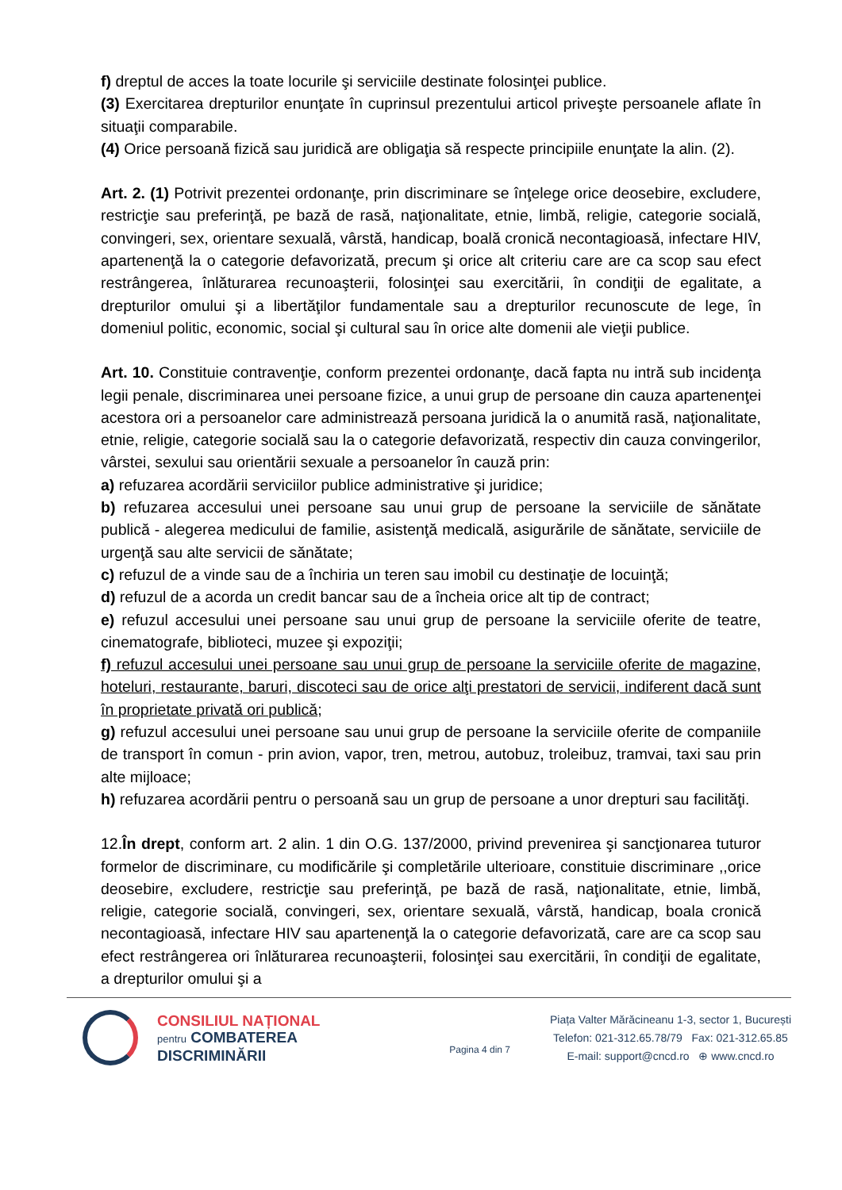f) dreptul de acces la toate locurile şi serviciile destinate folosinţei publice.
(3) Exercitarea drepturilor enunţate în cuprinsul prezentului articol priveşte persoanele aflate în situaţii comparabile.
(4) Orice persoană fizică sau juridică are obligaţia să respecte principiile enunţate la alin. (2).
Art. 2. (1) Potrivit prezentei ordonanţe, prin discriminare se înţelege orice deosebire, excludere, restricţie sau preferinţă, pe bază de rasă, naţionalitate, etnie, limbă, religie, categorie socială, convingeri, sex, orientare sexuală, vârstă, handicap, boală cronică necontagioasă, infectare HIV, apartenenţă la o categorie defavorizată, precum şi orice alt criteriu care are ca scop sau efect restrângerea, înlăturarea recunoaşterii, folosinţei sau exercitării, în condiţii de egalitate, a drepturilor omului şi a libertăţilor fundamentale sau a drepturilor recunoscute de lege, în domeniul politic, economic, social şi cultural sau în orice alte domenii ale vieţii publice.
Art. 10. Constituie contravenţie, conform prezentei ordonanţe, dacă fapta nu intră sub incidenţa legii penale, discriminarea unei persoane fizice, a unui grup de persoane din cauza apartenenţei acestora ori a persoanelor care administrează persoana juridică la o anumită rasă, naţionalitate, etnie, religie, categorie socială sau la o categorie defavorizată, respectiv din cauza convingerilor, vârstei, sexului sau orientării sexuale a persoanelor în cauză prin:
a) refuzarea acordării serviciilor publice administrative şi juridice;
b) refuzarea accesului unei persoane sau unui grup de persoane la serviciile de sănătate publică - alegerea medicului de familie, asistenţă medicală, asigurările de sănătate, serviciile de urgenţă sau alte servicii de sănătate;
c) refuzul de a vinde sau de a închiria un teren sau imobil cu destinaţie de locuinţă;
d) refuzul de a acorda un credit bancar sau de a încheia orice alt tip de contract;
e) refuzul accesului unei persoane sau unui grup de persoane la serviciile oferite de teatre, cinematografe, biblioteci, muzee şi expoziţii;
f) refuzul accesului unei persoane sau unui grup de persoane la serviciile oferite de magazine, hoteluri, restaurante, baruri, discoteci sau de orice alţi prestatori de servicii, indiferent dacă sunt în proprietate privată ori publică;
g) refuzul accesului unei persoane sau unui grup de persoane la serviciile oferite de companiile de transport în comun - prin avion, vapor, tren, metrou, autobuz, troleibuz, tramvai, taxi sau prin alte mijloace;
h) refuzarea acordării pentru o persoană sau un grup de persoane a unor drepturi sau facilităţi.
12.În drept, conform art. 2 alin. 1 din O.G. 137/2000, privind prevenirea şi sancţionarea tuturor formelor de discriminare, cu modificările şi completările ulterioare, constituie discriminare ,,orice deosebire, excludere, restricţie sau preferinţă, pe bază de rasă, naţionalitate, etnie, limbă, religie, categorie socială, convingeri, sex, orientare sexuală, vârstă, handicap, boala cronică necontagioasă, infectare HIV sau apartenenţă la o categorie defavorizată, care are ca scop sau efect restrângerea ori înlăturarea recunoaşterii, folosinţei sau exercitării, în condiţii de egalitate, a drepturilor omului şi a
CONSILIUL NAȚIONAL
pentru COMBATEREA
DISCRIMINĂRII
Pagina 4 din 7
Piața Valter Mărăcineanu 1-3, sector 1, București
Telefon: 021-312.65.78/79 Fax: 021-312.65.85
E-mail: support@cncd.ro ⊕ www.cncd.ro